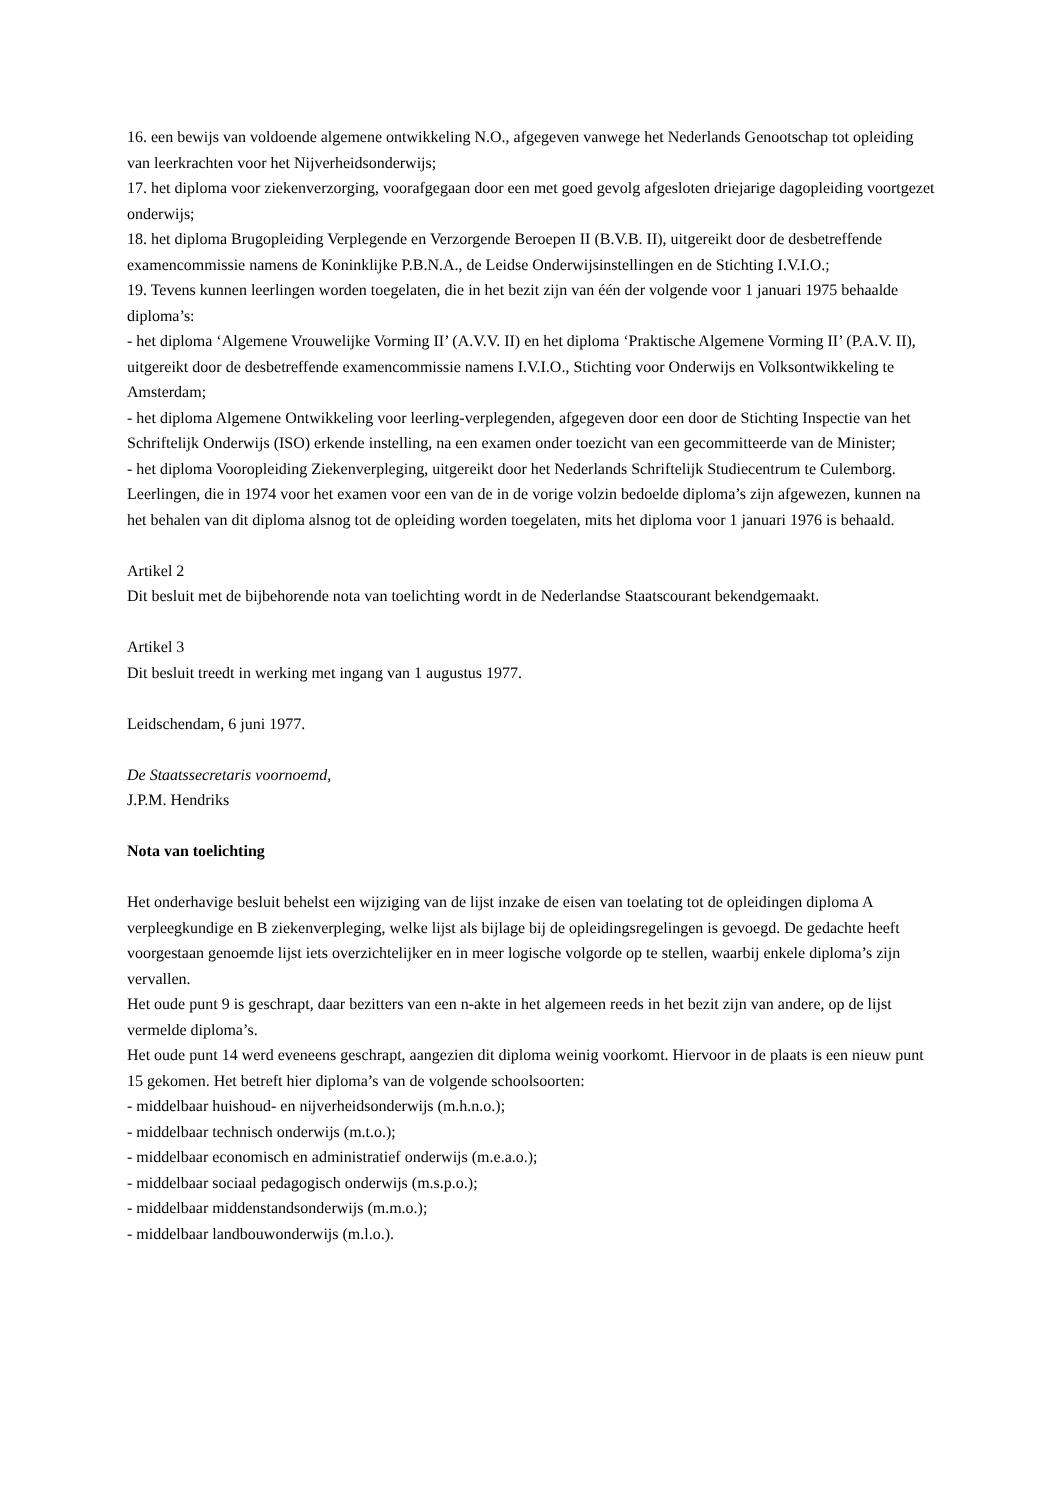16. een bewijs van voldoende algemene ontwikkeling N.O., afgegeven vanwege het Nederlands Genootschap tot opleiding van leerkrachten voor het Nijverheidsonderwijs;
17. het diploma voor ziekenverzorging, voorafgegaan door een met goed gevolg afgesloten driejarige dagopleiding voortgezet onderwijs;
18. het diploma Brugopleiding Verplegende en Verzorgende Beroepen II (B.V.B. II), uitgereikt door de desbetreffende examencommissie namens de Koninklijke P.B.N.A., de Leidse Onderwijsinstellingen en de Stichting I.V.I.O.;
19. Tevens kunnen leerlingen worden toegelaten, die in het bezit zijn van één der volgende voor 1 januari 1975 behaalde diploma’s:
- het diploma ‘Algemene Vrouwelijke Vorming II’ (A.V.V. II) en het diploma ‘Praktische Algemene Vorming II’ (P.A.V. II), uitgereikt door de desbetreffende examencommissie namens I.V.I.O., Stichting voor Onderwijs en Volksontwikkeling te Amsterdam;
- het diploma Algemene Ontwikkeling voor leerling-verplegenden, afgegeven door een door de Stichting Inspectie van het Schriftelijk Onderwijs (ISO) erkende instelling, na een examen onder toezicht van een gecommitteerde van de Minister;
- het diploma Vooropleiding Ziekenverpleging, uitgereikt door het Nederlands Schriftelijk Studiecentrum te Culemborg.
Leerlingen, die in 1974 voor het examen voor een van de in de vorige volzin bedoelde diploma’s zijn afgewezen, kunnen na het behalen van dit diploma alsnog tot de opleiding worden toegelaten, mits het diploma voor 1 januari 1976 is behaald.
Artikel 2
Dit besluit met de bijbehorende nota van toelichting wordt in de Nederlandse Staatscourant bekendgemaakt.
Artikel 3
Dit besluit treedt in werking met ingang van 1 augustus 1977.
Leidschendam, 6 juni 1977.
De Staatssecretaris voornoemd,
J.P.M. Hendriks
Nota van toelichting
Het onderhavige besluit behelst een wijziging van de lijst inzake de eisen van toelating tot de opleidingen diploma A verpleegkundige en B ziekenverpleging, welke lijst als bijlage bij de opleidingsregelingen is gevoegd. De gedachte heeft voorgestaan genoemde lijst iets overzichtelijker en in meer logische volgorde op te stellen, waarbij enkele diploma’s zijn vervallen.
Het oude punt 9 is geschrapt, daar bezitters van een n-akte in het algemeen reeds in het bezit zijn van andere, op de lijst vermelde diploma’s.
Het oude punt 14 werd eveneens geschrapt, aangezien dit diploma weinig voorkomt. Hiervoor in de plaats is een nieuw punt 15 gekomen. Het betreft hier diploma’s van de volgende schoolsoorten:
- middelbaar huishoud- en nijverheidsonderwijs (m.h.n.o.);
- middelbaar technisch onderwijs (m.t.o.);
- middelbaar economisch en administratief onderwijs (m.e.a.o.);
- middelbaar sociaal pedagogisch onderwijs (m.s.p.o.);
- middelbaar middenstandsonderwijs (m.m.o.);
- middelbaar landbouwonderwijs (m.l.o.).